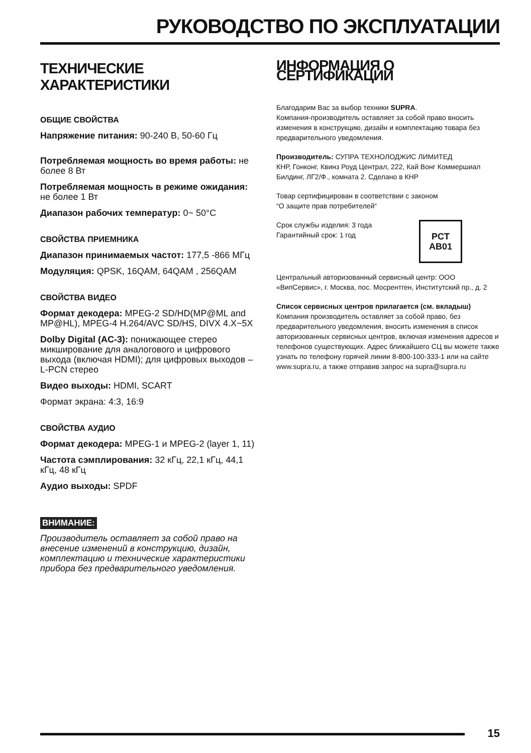РУКОВОДСТВО ПО ЭКСПЛУАТАЦИИ
ТЕХНИЧЕСКИЕ ХАРАКТЕРИСТИКИ
ОБЩИЕ СВОЙСТВА
Напряжение питания: 90-240 В, 50-60 Гц
Потребляемая мощность во время работы: не более 8 Вт
Потребляемая мощность в режиме ожидания: не более 1 Вт
Диапазон рабочих температур: 0~ 50°C
СВОЙСТВА ПРИЕМНИКА
Диапазон принимаемых частот: 177,5 -866 МГц
Модуляция: QPSK, 16QAM, 64QAM , 256QAM
СВОЙСТВА ВИДЕО
Формат декодера: MPEG-2 SD/HD(MP@ML and MP@HL), MPEG-4 H.264/AVC SD/HS, DIVX 4.X~5X
Dolby Digital (AC-3): понижающее стерео микширование для аналогового и цифрового выхода (включая HDMI); для цифровых выходов – L-PCN стерео
Видео выходы: HDMI, SCART
Формат экрана: 4:3, 16:9
СВОЙСТВА АУДИО
Формат декодера: MPEG-1 и MPEG-2 (layer 1, 11)
Частота сэмплирования: 32 кГц, 22,1 кГц, 44,1 кГц, 48 кГц
Аудио выходы: SPDF
ВНИМАНИЕ:
Производитель оставляет за собой право на внесение изменений в конструкцию, дизайн, комплектацию и технические характеристики прибора без предварительного уведомления.
ИНФОРМАЦИЯ О СЕРТИФИКАЦИИ
Благодарим Вас за выбор техники SUPRA.
Компания-производитель оставляет за собой право вносить изменения в конструкцию, дизайн и комплектацию товара без предварительного уведомления.
Производитель: СУПРА ТЕХНОЛОДЖИС ЛИМИТЕД
КНР, Гонконг, Квинз Роуд Централ, 222, Кай Вонг Коммершиал Билдинг, ЛГ2/Ф., комната 2. Сделано в КНР
Товар сертифицирован в соответствии с законом
“О защите прав потребителей“
Срок службы изделия: 3 года
Гарантийный срок: 1 год
PCT
AB01
Центральный авторизованный сервисный центр: ООО «ВипСервис», г. Москва, пос. Мосрентген, Институтский пр., д. 2
Список сервисных центров прилагается (см. вкладыш)
Компания производитель оставляет за собой право, без предварительного уведомления, вносить изменения в список авторизованных сервисных центров, включая изменения адресов и телефонов существующих. Адрес ближайшего СЦ вы можете также узнать по телефону горячей линии 8-800-100-333-1 или на сайте www.supra.ru, а также отправив запрос на supra@supra.ru
15